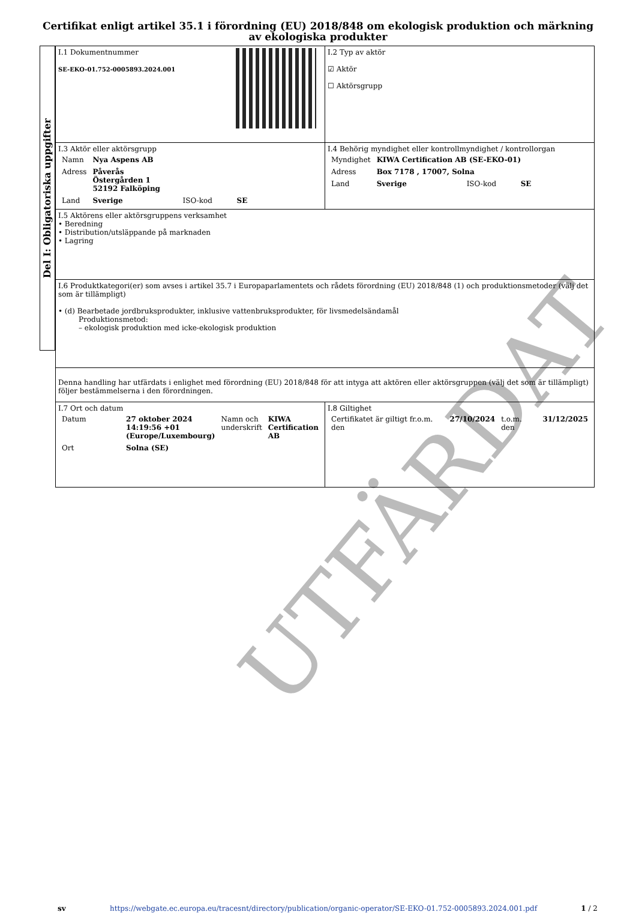Certifikat enligt artikel 35.1 i förordning (EU) 2018/848 om ekologisk produktion och märkning av ekologiska produkter
Del I: Obligatoriska uppgifter
| I.1 Dokumentnummer SE-EKO-01.752-0005893.2024.001 | I.2 Typ av aktör ☑ Aktör ☐ Aktörsgrupp |
| I.3 Aktör eller aktörsgrupp / Namn / Nya Aspens AB / / / / Adress / Påverås Östergården 1 52192 Falköping / / / / Land / Sverige / ISO-kod / SE / | I.4 Behörig myndighet eller kontrollmyndighet / kontrollorgan / Myndighet / KIWA Certification AB (SE-EKO-01) / / / / Adress / Box 7178 , 17007, Solna / / / / Land / Sverige / ISO-kod / SE / |
| I.5 Aktörens eller aktörsgruppens verksamhet • Beredning • Distribution/utsläppande på marknaden • Lagring | |
| I.6 Produktkategori(er) som avses i artikel 35.7 i Europaparlamentets och rådets förordning (EU) 2018/848 (1) och produktionsmetoder (välj det som är tillämpligt) • (d) Bearbetade jordbruksprodukter, inklusive vattenbruksprodukter, för livsmedelsändamål Produktionsmetod: – ekologisk produktion med icke-ekologisk produktion | |
| Denna handling har utfärdats i enlighet med förordning (EU) 2018/848 för att intyga att aktören eller aktörsgruppen (välj det som är tillämpligt) följer bestämmelserna i den förordningen. | |
| I.7 Ort och datum / Datum / 27 oktober 2024 14:19:56 +01 (Europe/Luxembourg) / Namn och underskrift / KIWA Certification AB / / Ort / Solna (SE) / / / | I.8 Giltighet / Certifikatet är giltigt fr.o.m. den / 27/10/2024 / t.o.m. den / 31/12/2025 / |
UTFÄRDAT
sv https://webgate.ec.europa.eu/tracesnt/directory/publication/organic-operator/SE-EKO-01.752-0005893.2024.001.pdf 1 / 2